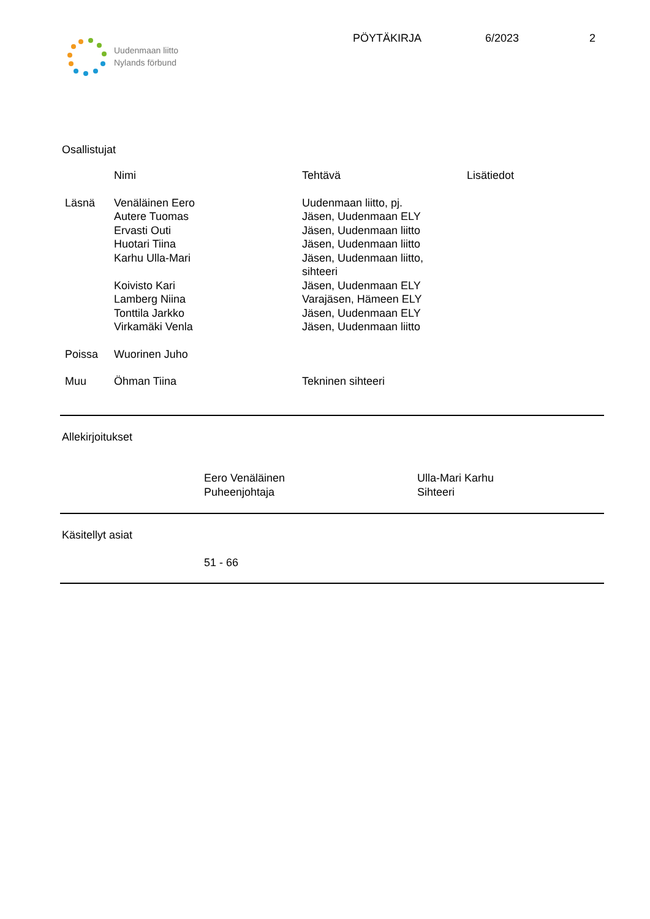Uudenmaan liitto
Nylands förbund
PÖYTÄKIRJA 6/2023 2
Osallistujat
| | Nimi | Tehtävä | Lisätiedot |
| --- | --- | --- | --- |
| Läsnä | Venäläinen Eero Autere Tuomas Ervasti Outi Huotari Tiina Karhu Ulla-Mari Koivisto Kari Lamberg Niina Tonttila Jarkko Virkamäki Venla | Uudenmaan liitto, pj. Jäsen, Uudenmaan ELY Jäsen, Uudenmaan liitto Jäsen, Uudenmaan liitto Jäsen, Uudenmaan liitto, sihteeri Jäsen, Uudenmaan ELY Varajäsen, Hämeen ELY Jäsen, Uudenmaan ELY Jäsen, Uudenmaan liitto | |
| Poissa | Wuorinen Juho | | |
| Muu | Öhman Tiina | Tekninen sihteeri | |
Allekirjoitukset
Eero Venäläinen
Puheenjohtaja
Ulla-Mari Karhu
Sihteeri
Käsitellyt asiat
51 - 66